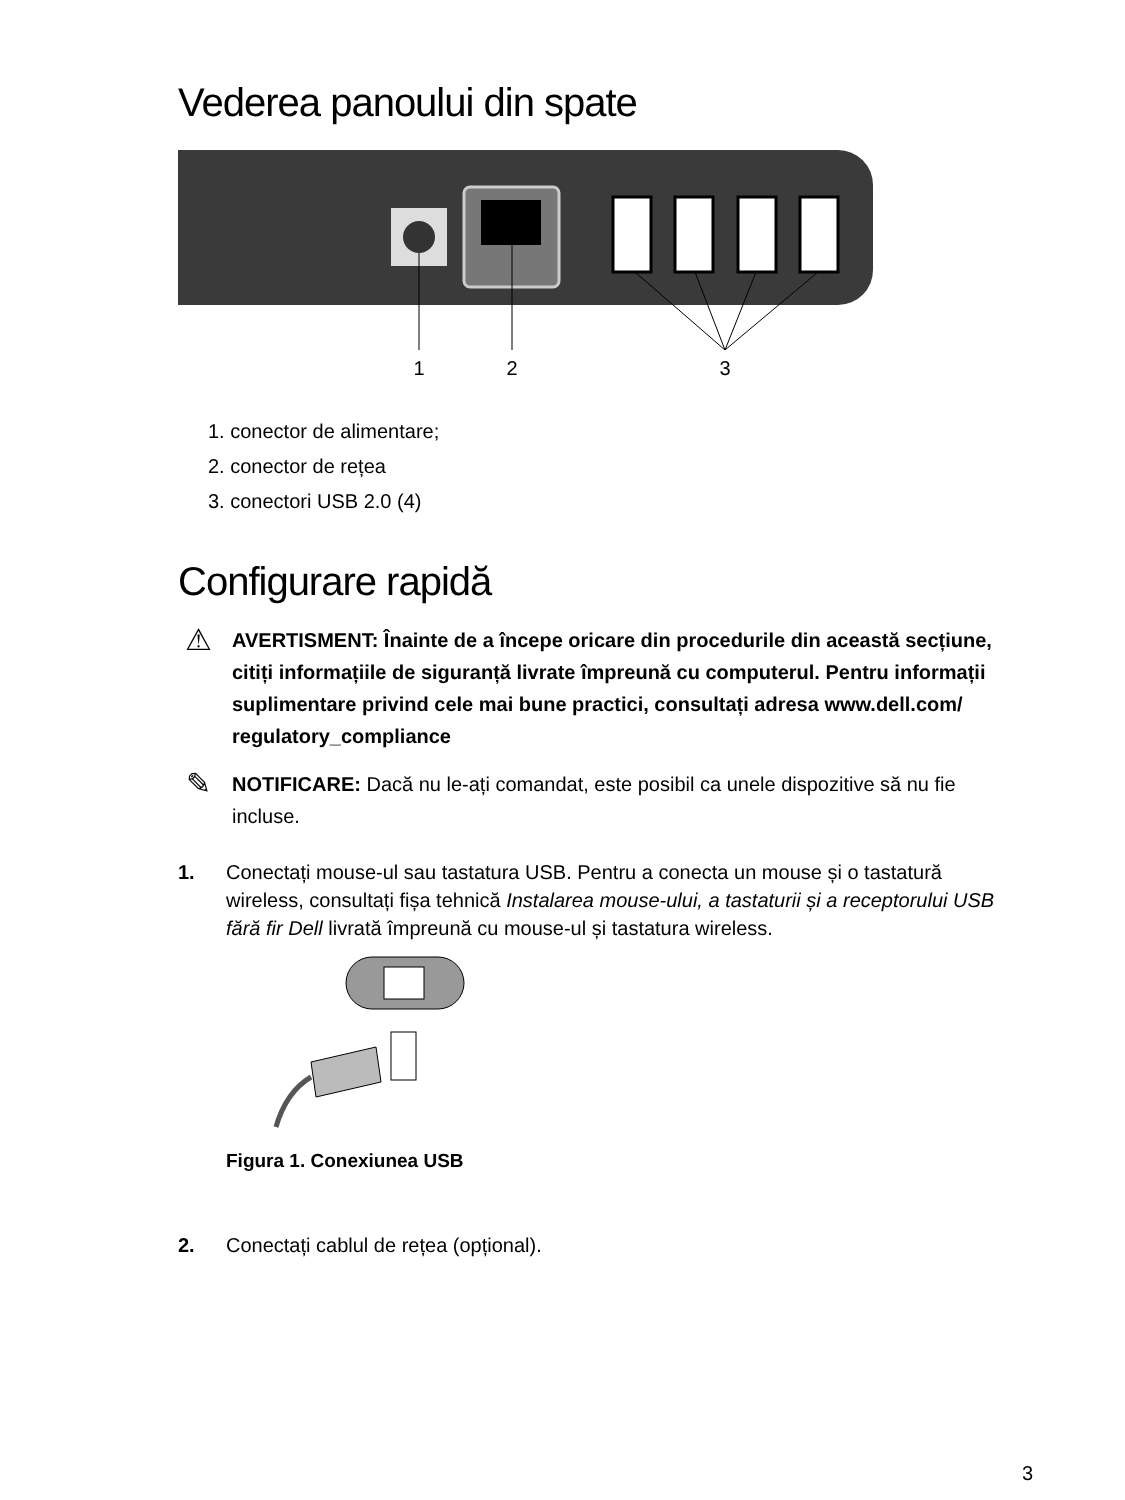Vederea panoului din spate
1
2
3
1. conector de alimentare;
2. conector de rețea
3. conectori USB 2.0 (4)
Configurare rapidă
⚠
AVERTISMENT: Înainte de a începe oricare din procedurile din această secțiune, citiți informațiile de siguranță livrate împreună cu computerul. Pentru informații suplimentare privind cele mai bune practici, consultați adresa www.dell.com/ regulatory_compliance
✎
NOTIFICARE: Dacă nu le-ați comandat, este posibil ca unele dispozitive să nu fie incluse.
1. Conectați mouse-ul sau tastatura USB. Pentru a conecta un mouse și o tastatură wireless, consultați fișa tehnică Instalarea mouse-ului, a tastaturii și a receptorului USB fără fir Dell livrată împreună cu mouse-ul și tastatura wireless.
Figura 1. Conexiunea USB
2. Conectați cablul de rețea (opțional).
3